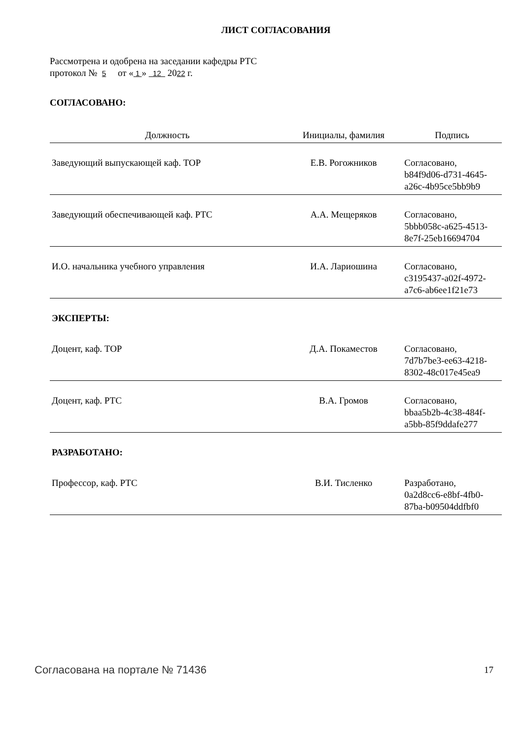ЛИСТ СОГЛАСОВАНИЯ
Рассмотрена и одобрена на заседании кафедры РТС
протокол № 5 от « 1 » 12 2022 г.
СОГЛАСОВАНО:
| Должность | Инициалы, фамилия | Подпись |
| --- | --- | --- |
| Заведующий выпускающей каф. ТОР | Е.В. Рогожников | Согласовано, b84f9d06-d731-4645- a26c-4b95ce5bb9b9 |
| Заведующий обеспечивающей каф. РТС | А.А. Мещеряков | Согласовано, 5bbb058c-a625-4513- 8e7f-25eb16694704 |
| И.О. начальника учебного управления | И.А. Лариошина | Согласовано, c3195437-a02f-4972- a7c6-ab6ee1f21e73 |
| ЭКСПЕРТЫ: | | |
| Доцент, каф. ТОР | Д.А. Покаместов | Согласовано, 7d7b7be3-ee63-4218- 8302-48c017e45ea9 |
| Доцент, каф. РТС | В.А. Громов | Согласовано, bbaa5b2b-4c38-484f- a5bb-85f9ddafe277 |
| РАЗРАБОТАНО: | | |
| Профессор, каф. РТС | В.И. Тисленко | Разработано, 0a2d8cc6-e8bf-4fb0- 87ba-b09504ddfbf0 |
Согласована на портале № 71436 17